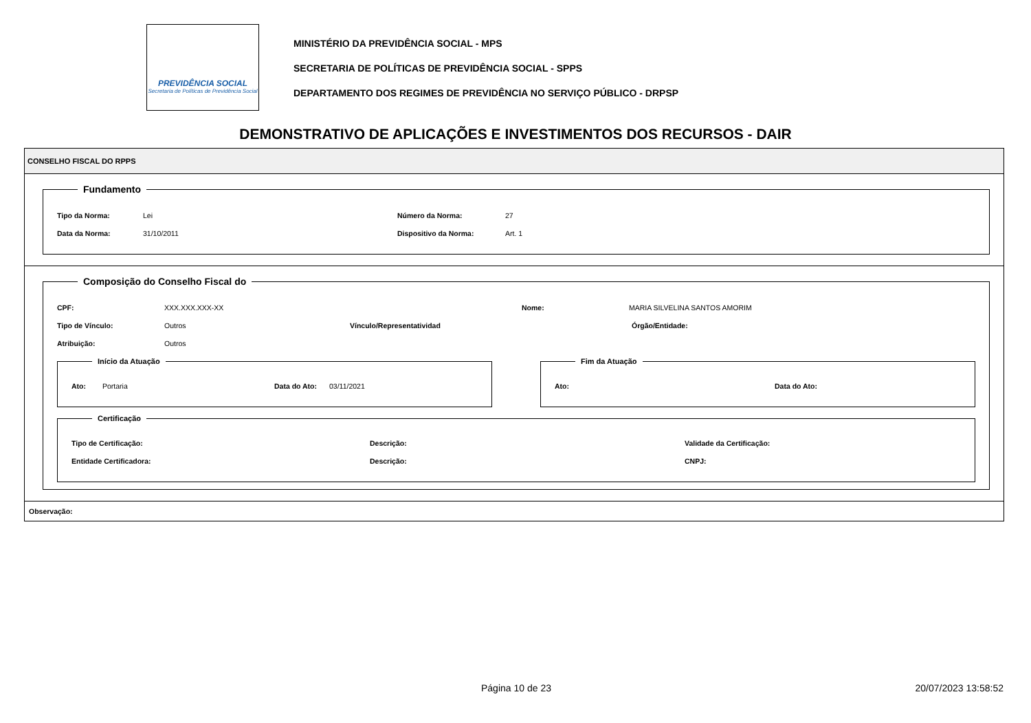PREVIDÊNCIA SOCIAL
Secretaria de Políticas de Previdência Social
MINISTÉRIO DA PREVIDÊNCIA SOCIAL - MPS
SECRETARIA DE POLÍTICAS DE PREVIDÊNCIA SOCIAL - SPPS
DEPARTAMENTO DOS REGIMES DE PREVIDÊNCIA NO SERVIÇO PÚBLICO - DRPSP
DEMONSTRATIVO DE APLICAÇÕES E INVESTIMENTOS DOS RECURSOS - DAIR
CONSELHO FISCAL DO RPPS
Fundamento
Tipo da Norma: Lei Número da Norma: 27
Data da Norma: 31/10/2011 Dispositivo da Norma: Art. 1
Composição do Conselho Fiscal do
CPF: XXX.XXX.XXX-XX Nome: MARIA SILVELINA SANTOS AMORIM
Tipo de Vínculo: Outros Vínculo/Representatividad Órgão/Entidade:
Atribuição: Outros
Início da Atuação
Ato: Portaria Data do Ato: 03/11/2021
Fim da Atuação
Ato: Data do Ato:
Certificação
Tipo de Certificação: Descrição: Validade da Certificação:
Entidade Certificadora: Descrição: CNPJ:
Observação:
Página 10 de 23 20/07/2023 13:58:52